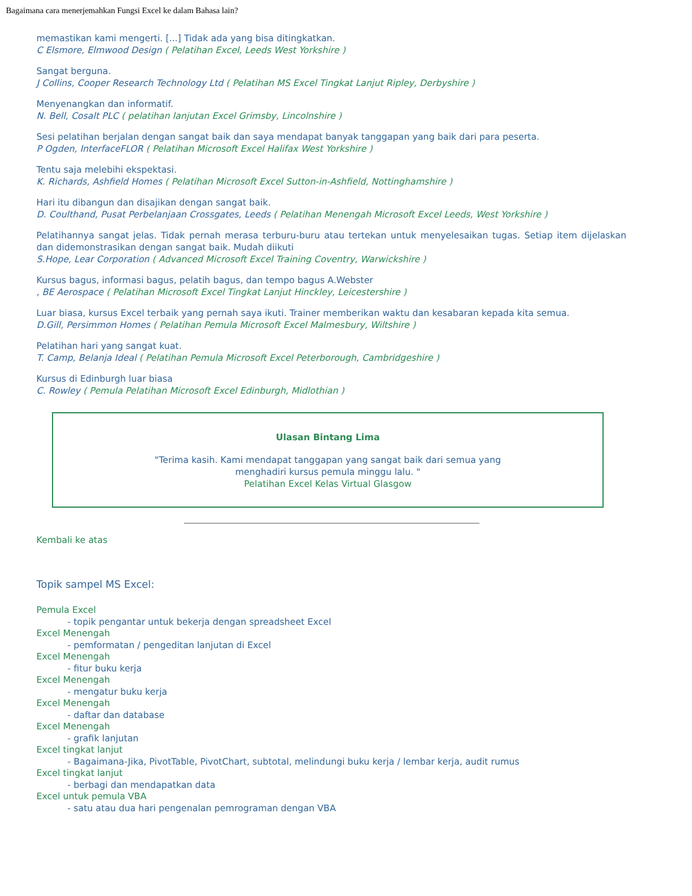Bagaimana cara menerjemahkan Fungsi Excel ke dalam Bahasa lain?
memastikan kami mengerti. [...] Tidak ada yang bisa ditingkatkan.
C Elsmore, Elmwood Design ( Pelatihan Excel, Leeds West Yorkshire )
Sangat berguna.
J Collins, Cooper Research Technology Ltd ( Pelatihan MS Excel Tingkat Lanjut Ripley, Derbyshire )
Menyenangkan dan informatif.
N. Bell, Cosalt PLC ( pelatihan lanjutan Excel Grimsby, Lincolnshire )
Sesi pelatihan berjalan dengan sangat baik dan saya mendapat banyak tanggapan yang baik dari para peserta.
P Ogden, InterfaceFLOR ( Pelatihan Microsoft Excel Halifax West Yorkshire )
Tentu saja melebihi ekspektasi.
K. Richards, Ashfield Homes ( Pelatihan Microsoft Excel Sutton-in-Ashfield, Nottinghamshire )
Hari itu dibangun dan disajikan dengan sangat baik.
D. Coulthand, Pusat Perbelanjaan Crossgates, Leeds ( Pelatihan Menengah Microsoft Excel Leeds, West Yorkshire )
Pelatihannya sangat jelas. Tidak pernah merasa terburu-buru atau tertekan untuk menyelesaikan tugas. Setiap item dijelaskan dan didemonstrasikan dengan sangat baik. Mudah diikuti
S.Hope, Lear Corporation ( Advanced Microsoft Excel Training Coventry, Warwickshire )
Kursus bagus, informasi bagus, pelatih bagus, dan tempo bagus A.Webster
, BE Aerospace ( Pelatihan Microsoft Excel Tingkat Lanjut Hinckley, Leicestershire )
Luar biasa, kursus Excel terbaik yang pernah saya ikuti. Trainer memberikan waktu dan kesabaran kepada kita semua.
D.Gill, Persimmon Homes ( Pelatihan Pemula Microsoft Excel Malmesbury, Wiltshire )
Pelatihan hari yang sangat kuat.
T. Camp, Belanja Ideal ( Pelatihan Pemula Microsoft Excel Peterborough, Cambridgeshire )
Kursus di Edinburgh luar biasa
C. Rowley ( Pemula Pelatihan Microsoft Excel Edinburgh, Midlothian )
Ulasan Bintang Lima
"Terima kasih. Kami mendapat tanggapan yang sangat baik dari semua yang
menghadiri kursus pemula minggu lalu. "
Pelatihan Excel Kelas Virtual Glasgow
Kembali ke atas
Topik sampel MS Excel:
Pemula Excel
- topik pengantar untuk bekerja dengan spreadsheet Excel
Excel Menengah
- pemformatan / pengeditan lanjutan di Excel
Excel Menengah
- fitur buku kerja
Excel Menengah
- mengatur buku kerja
Excel Menengah
- daftar dan database
Excel Menengah
- grafik lanjutan
Excel tingkat lanjut
- Bagaimana-Jika, PivotTable, PivotChart, subtotal, melindungi buku kerja / lembar kerja, audit rumus
Excel tingkat lanjut
- berbagi dan mendapatkan data
Excel untuk pemula VBA
- satu atau dua hari pengenalan pemrograman dengan VBA